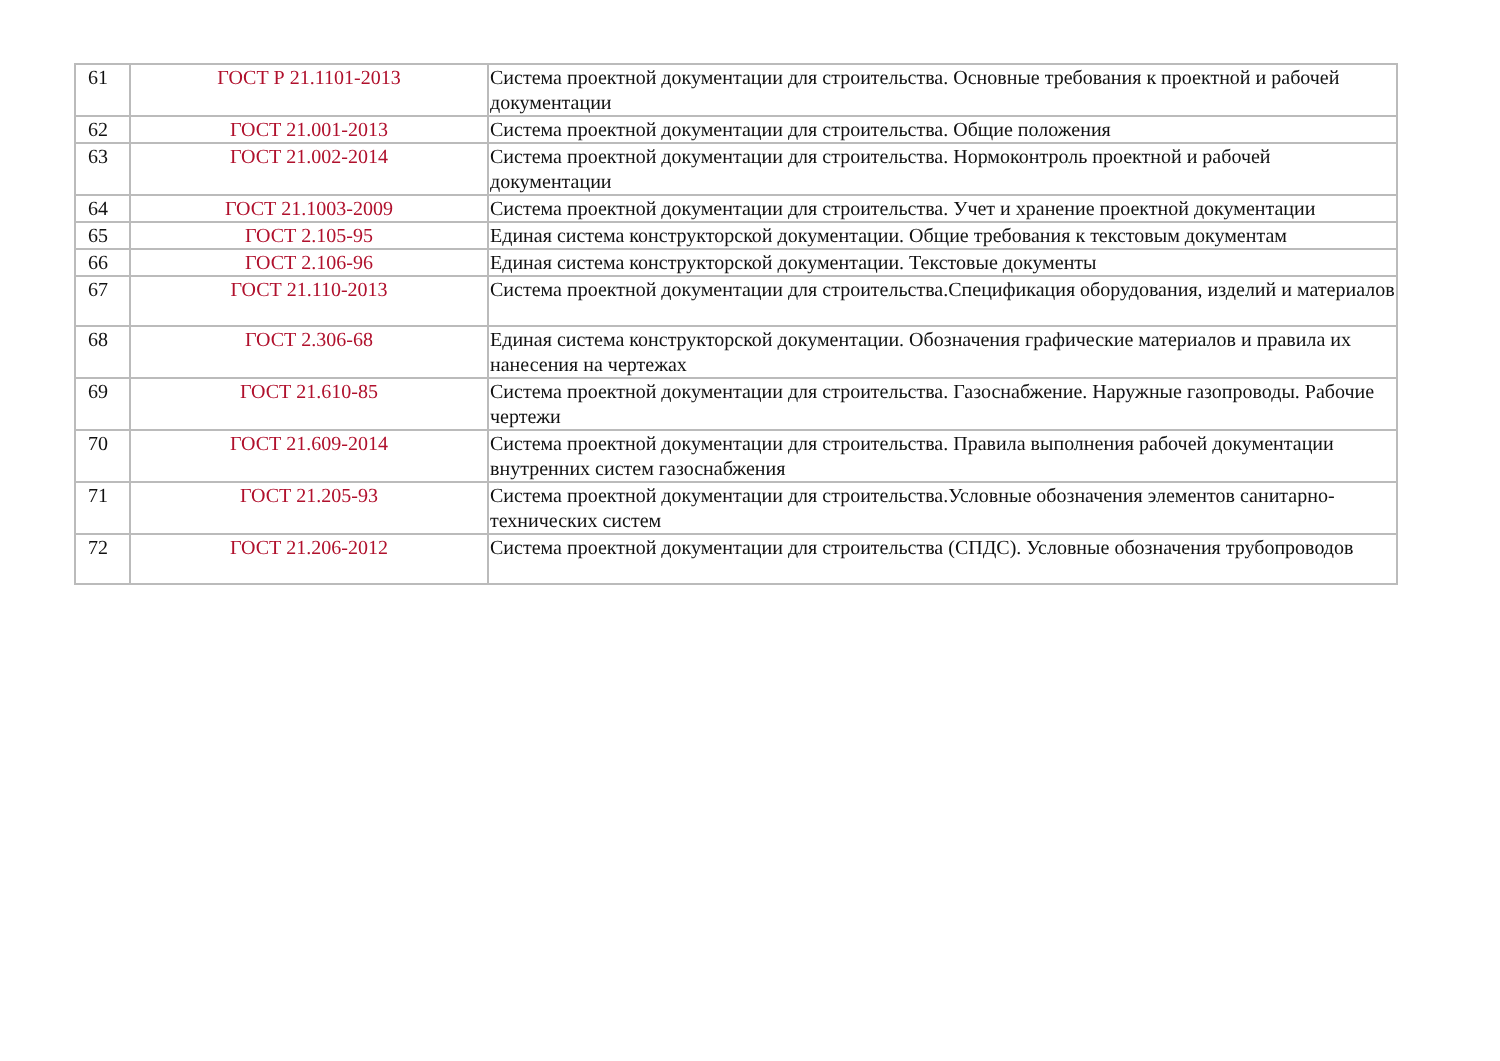| 61 | ГОСТ Р 21.1101-2013 | Система проектной документации для строительства. Основные требования к проектной и рабочей документации |
| 62 | ГОСТ 21.001-2013 | Система проектной документации для строительства. Общие положения |
| 63 | ГОСТ 21.002-2014 | Система проектной документации для строительства. Нормоконтроль проектной и рабочей документации |
| 64 | ГОСТ 21.1003-2009 | Система проектной документации для строительства. Учет и хранение проектной документации |
| 65 | ГОСТ 2.105-95 | Единая система конструкторской документации. Общие требования к текстовым документам |
| 66 | ГОСТ 2.106-96 | Единая система конструкторской документации. Текстовые документы |
| 67 | ГОСТ 21.110-2013 | Система проектной документации для строительства.Спецификация оборудования, изделий и материалов |
| 68 | ГОСТ 2.306-68 | Единая система конструкторской документации. Обозначения графические материалов и правила их нанесения на чертежах |
| 69 | ГОСТ 21.610-85 | Система проектной документации для строительства. Газоснабжение. Наружные газопроводы. Рабочие чертежи |
| 70 | ГОСТ 21.609-2014 | Система проектной документации для строительства. Правила выполнения рабочей документации внутренних систем газоснабжения |
| 71 | ГОСТ 21.205-93 | Система проектной документации для строительства.Условные обозначения элементов санитарно-технических систем |
| 72 | ГОСТ 21.206-2012 | Система проектной документации для строительства (СПДС). Условные обозначения трубопроводов |